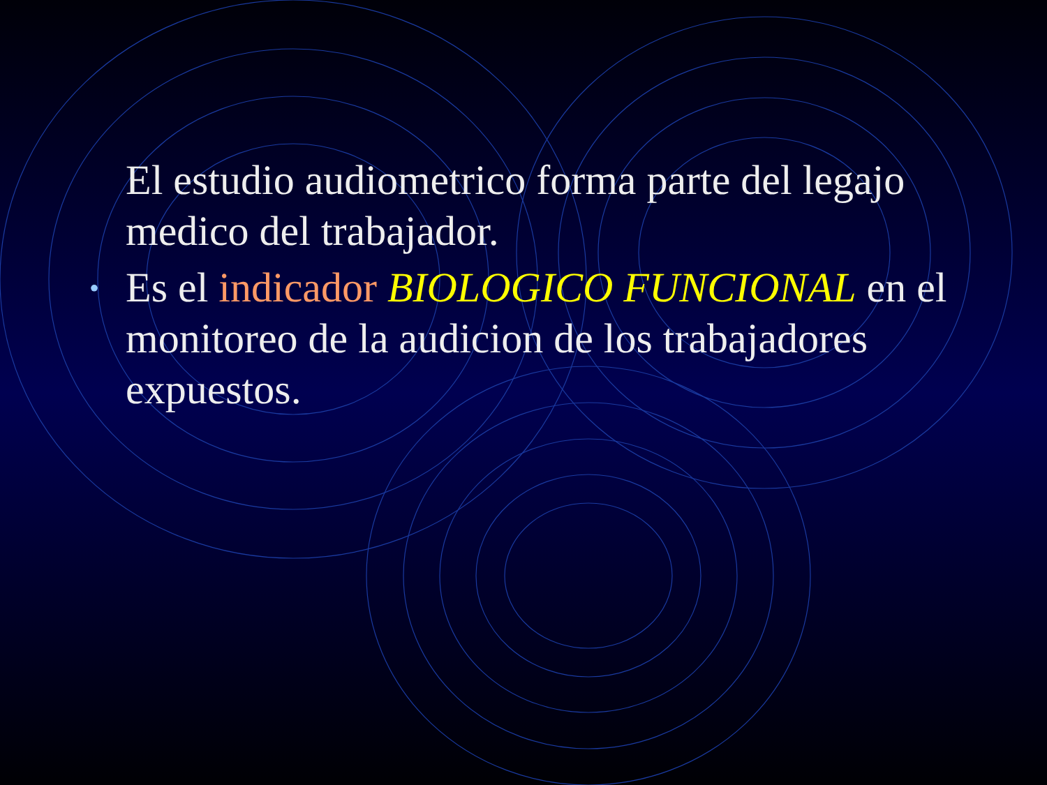El estudio audiometrico forma parte del legajo medico del trabajador.
• Es el indicador BIOLOGICO FUNCIONAL en el monitoreo de la audicion de los trabajadores expuestos.